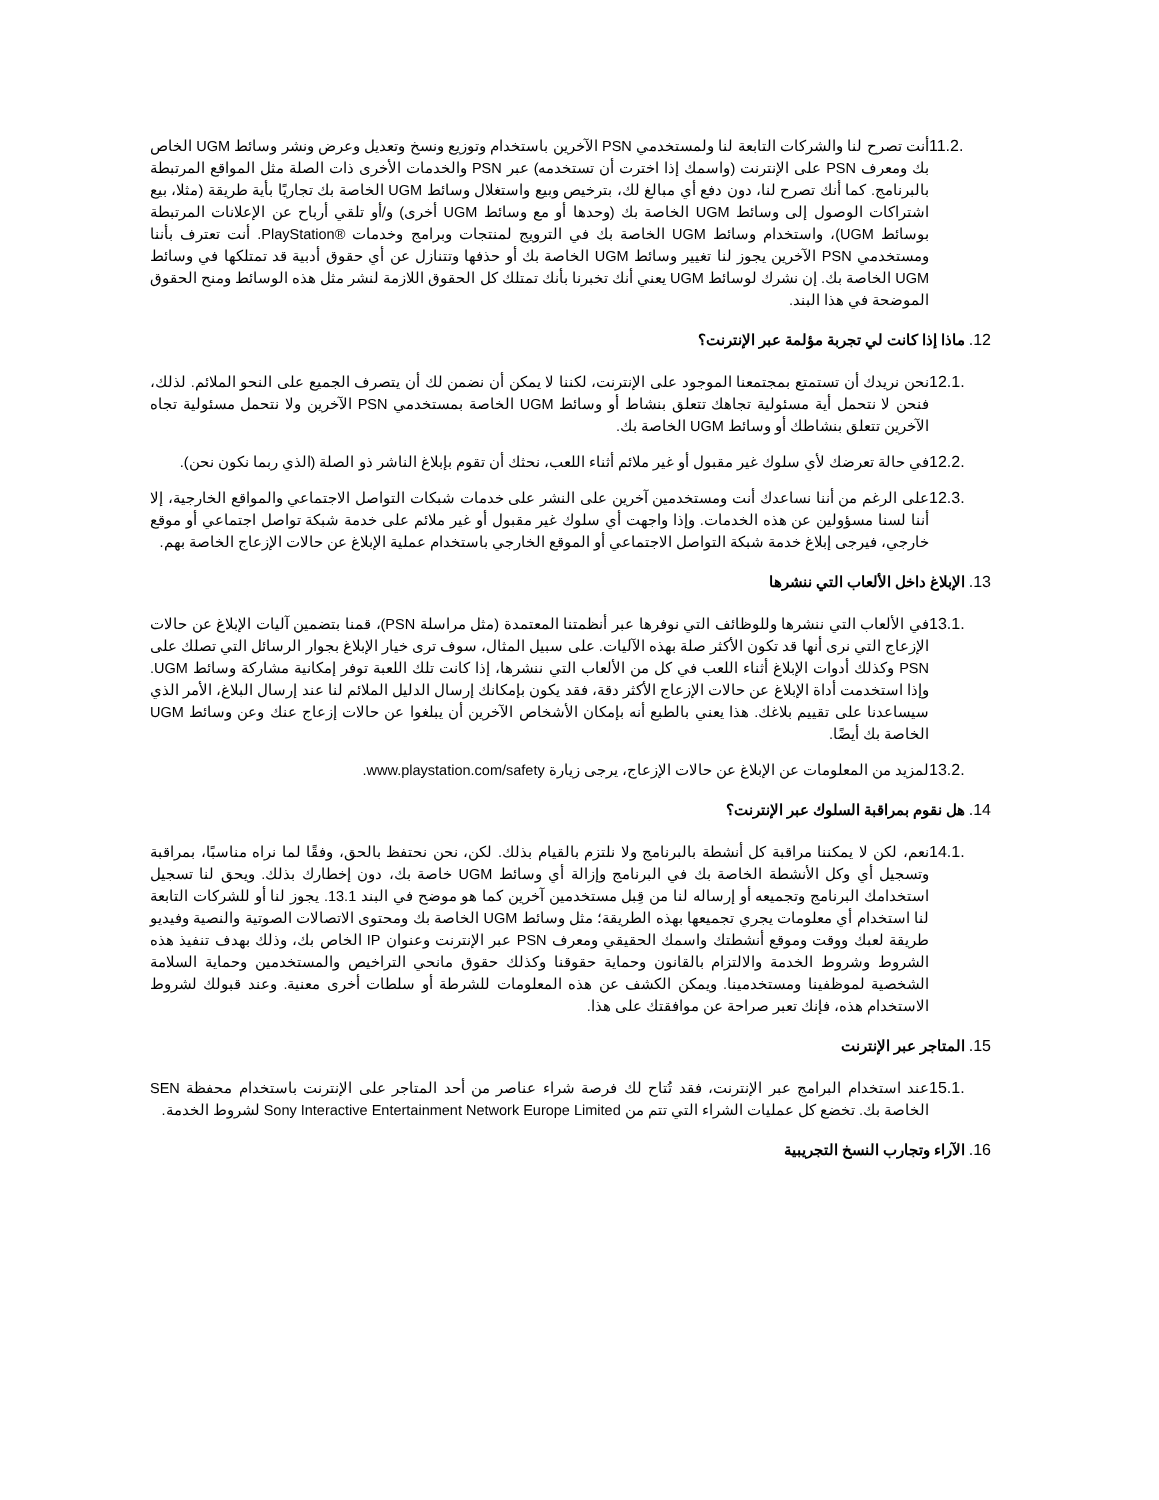11.2. أنت تصرح لنا والشركات التابعة لنا ولمستخدمي PSN الآخرين باستخدام وتوزيع ونسخ وتعديل وعرض ونشر وسائط UGM الخاص بك ومعرف PSN على الإنترنت (واسمك إذا اخترت أن تستخدمه) عبر PSN والخدمات الأخرى ذات الصلة مثل المواقع المرتبطة بالبرنامج. كما أنك تصرح لنا، دون دفع أي مبالغ لك، بترخيص وبيع واستغلال وسائط UGM الخاصة بك تجاريًا بأية طريقة (مثلا، بيع اشتراكات الوصول إلى وسائط UGM الخاصة بك (وحدها أو مع وسائط UGM أخرى) و/أو تلقي أرباح عن الإعلانات المرتبطة بوسائط UGM)، واستخدام وسائط UGM الخاصة بك في الترويج لمنتجات وبرامج وخدمات ®PlayStation. أنت تعترف بأننا ومستخدمي PSN الآخرين يجوز لنا تغيير وسائط UGM الخاصة بك أو حذفها وتتنازل عن أي حقوق أدبية قد تمتلكها في وسائط UGM الخاصة بك. إن نشرك لوسائط UGM يعني أنك تخبرنا بأنك تمتلك كل الحقوق اللازمة لنشر مثل هذه الوسائط ومنح الحقوق الموضحة في هذا البند.
12. ماذا إذا كانت لي تجربة مؤلمة عبر الإنترنت؟
12.1. نحن نريدك أن تستمتع بمجتمعنا الموجود على الإنترنت، لكننا لا يمكن أن نضمن لك أن يتصرف الجميع على النحو الملائم. لذلك، فنحن لا نتحمل أية مسئولية تجاهك تتعلق بنشاط أو وسائط UGM الخاصة بمستخدمي PSN الآخرين ولا نتحمل مسئولية تجاه الآخرين تتعلق بنشاطك أو وسائط UGM الخاصة بك.
12.2. في حالة تعرضك لأي سلوك غير مقبول أو غير ملائم أثناء اللعب، نحثك أن تقوم بإبلاغ الناشر ذو الصلة (الذي ربما نكون نحن).
12.3. على الرغم من أننا نساعدك أنت ومستخدمين آخرين على النشر على خدمات شبكات التواصل الاجتماعي والمواقع الخارجية، إلا أننا لسنا مسؤولين عن هذه الخدمات. وإذا واجهت أي سلوك غير مقبول أو غير ملائم على خدمة شبكة تواصل اجتماعي أو موقع خارجي، فيرجى إبلاغ خدمة شبكة التواصل الاجتماعي أو الموقع الخارجي باستخدام عملية الإبلاغ عن حالات الإزعاج الخاصة بهم.
13. الإبلاغ داخل الألعاب التي ننشرها
13.1. في الألعاب التي ننشرها وللوظائف التي نوفرها عبر أنظمتنا المعتمدة (مثل مراسلة PSN)، قمنا بتضمين آليات الإبلاغ عن حالات الإزعاج التي نرى أنها قد تكون الأكثر صلة بهذه الآليات. على سبيل المثال، سوف ترى خيار الإبلاغ بجوار الرسائل التي تصلك على PSN وكذلك أدوات الإبلاغ أثناء اللعب في كل من الألعاب التي ننشرها، إذا كانت تلك اللعبة توفر إمكانية مشاركة وسائط UGM. وإذا استخدمت أداة الإبلاغ عن حالات الإزعاج الأكثر دقة، فقد يكون بإمكانك إرسال الدليل الملائم لنا عند إرسال البلاغ، الأمر الذي سيساعدنا على تقييم بلاغك. هذا يعني بالطبع أنه بإمكان الأشخاص الآخرين أن يبلغوا عن حالات إزعاج عنك وعن وسائط UGM الخاصة بك أيضًا.
13.2. لمزيد من المعلومات عن الإبلاغ عن حالات الإزعاج، يرجى زيارة www.playstation.com/safety.
14. هل نقوم بمراقبة السلوك عبر الإنترنت؟
14.1. نعم، لكن لا يمكننا مراقبة كل أنشطة بالبرنامج ولا نلتزم بالقيام بذلك. لكن، نحن نحتفظ بالحق، وفقًا لما نراه مناسبًا، بمراقبة وتسجيل أي وكل الأنشطة الخاصة بك في البرنامج وإزالة أي وسائط UGM خاصة بك، دون إخطارك بذلك. ويحق لنا تسجيل استخدامك البرنامج وتجميعه أو إرساله لنا من قِبل مستخدمين آخرين كما هو موضح في البند 13.1. يجوز لنا أو للشركات التابعة لنا استخدام أي معلومات يجري تجميعها بهذه الطريقة؛ مثل وسائط UGM الخاصة بك ومحتوى الاتصالات الصوتية والنصية وفيديو طريقة لعبك ووقت وموقع أنشطتك واسمك الحقيقي ومعرف PSN عبر الإنترنت وعنوان IP الخاص بك، وذلك بهدف تنفيذ هذه الشروط وشروط الخدمة والالتزام بالقانون وحماية حقوقنا وكذلك حقوق مانحي التراخيص والمستخدمين وحماية السلامة الشخصية لموظفينا ومستخدمينا. ويمكن الكشف عن هذه المعلومات للشرطة أو سلطات أخرى معنية. وعند قبولك لشروط الاستخدام هذه، فإنك تعبر صراحة عن موافقتك على هذا.
15. المتاجر عبر الإنترنت
15.1. عند استخدام البرامج عبر الإنترنت، فقد تُتاح لك فرصة شراء عناصر من أحد المتاجر على الإنترنت باستخدام محفظة SEN الخاصة بك. تخضع كل عمليات الشراء التي تتم من Sony Interactive Entertainment Network Europe Limited لشروط الخدمة.
16. الآراء وتجارب النسخ التجريبية